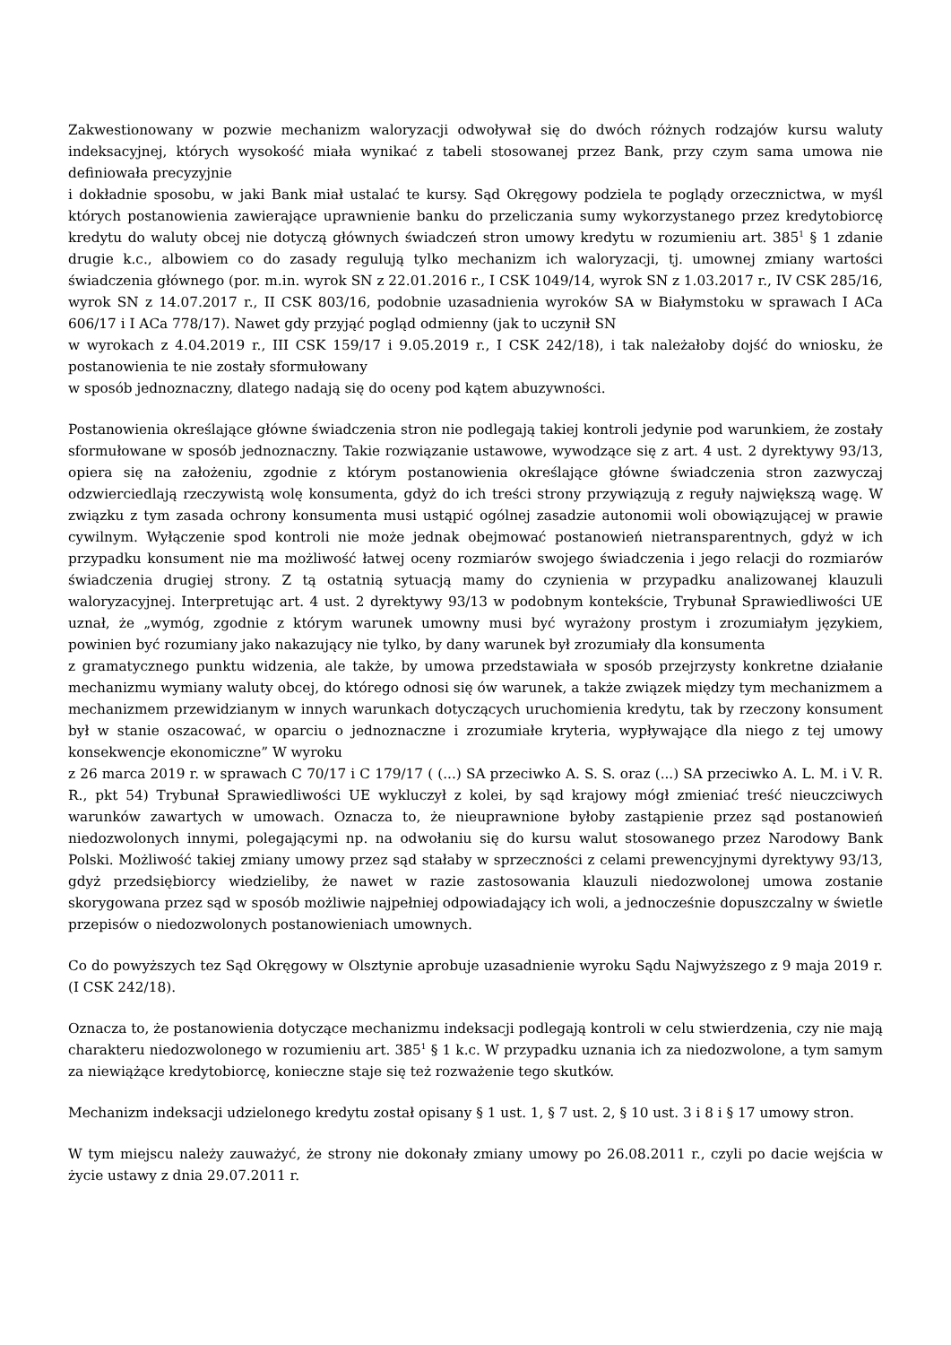Zakwestionowany w pozwie mechanizm waloryzacji odwoływał się do dwóch różnych rodzajów kursu waluty indeksacyjnej, których wysokość miała wynikać z tabeli stosowanej przez Bank, przy czym sama umowa nie definiowała precyzyjnie
i dokładnie sposobu, w jaki Bank miał ustalać te kursy. Sąd Okręgowy podziela te poglądy orzecznictwa, w myśl których postanowienia zawierające uprawnienie banku do przeliczania sumy wykorzystanego przez kredytobiorcę kredytu do waluty obcej nie dotyczą głównych świadczeń stron umowy kredytu w rozumieniu art. 385<sup>1</sup> § 1 zdanie drugie k.c., albowiem co do zasady regulują tylko mechanizm ich waloryzacji, tj. umownej zmiany wartości świadczenia głównego (por. m.in. wyrok SN z 22.01.2016 r., I CSK 1049/14, wyrok SN z 1.03.2017 r., IV CSK 285/16, wyrok SN z 14.07.2017 r., II CSK 803/16, podobnie uzasadnienia wyroków SA w Białymstoku w sprawach I ACa 606/17 i I ACa 778/17). Nawet gdy przyjąć pogląd odmienny (jak to uczynił SN
w wyrokach z 4.04.2019 r., III CSK 159/17 i 9.05.2019 r., I CSK 242/18), i tak należałoby dojść do wniosku, że postanowienia te nie zostały sformułowany
w sposób jednoznaczny, dlatego nadają się do oceny pod kątem abuzywności.
Postanowienia określające główne świadczenia stron nie podlegają takiej kontroli jedynie pod warunkiem, że zostały sformułowane w sposób jednoznaczny. Takie rozwiązanie ustawowe, wywodzące się z art. 4 ust. 2 dyrektywy 93/13, opiera się na założeniu, zgodnie z którym postanowienia określające główne świadczenia stron zazwyczaj odzwierciedlają rzeczywistą wolę konsumenta, gdyż do ich treści strony przywiązują z reguły największą wagę. W związku z tym zasada ochrony konsumenta musi ustąpić ogólnej zasadzie autonomii woli obowiązującej w prawie cywilnym. Wyłączenie spod kontroli nie może jednak obejmować postanowień nietransparentnych, gdyż w ich przypadku konsument nie ma możliwość łatwej oceny rozmiarów swojego świadczenia i jego relacji do rozmiarów świadczenia drugiej strony. Z tą ostatnią sytuacją mamy do czynienia w przypadku analizowanej klauzuli waloryzacyjnej. Interpretując art. 4 ust. 2 dyrektywy 93/13 w podobnym kontekście, Trybunał Sprawiedliwości UE uznał, że „wymóg, zgodnie z którym warunek umowny musi być wyrażony prostym i zrozumiałym językiem, powinien być rozumiany jako nakazujący nie tylko, by dany warunek był zrozumiały dla konsumenta
z gramatycznego punktu widzenia, ale także, by umowa przedstawiała w sposób przejrzysty konkretne działanie mechanizmu wymiany waluty obcej, do którego odnosi się ów warunek, a także związek między tym mechanizmem a mechanizmem przewidzianym w innych warunkach dotyczących uruchomienia kredytu, tak by rzeczony konsument był w stanie oszacować, w oparciu o jednoznaczne i zrozumiałe kryteria, wypływające dla niego z tej umowy konsekwencje ekonomiczne” W wyroku
z 26 marca 2019 r. w sprawach C 70/17 i C 179/17 ( (...) SA przeciwko A. S. S. oraz (...) SA przeciwko A. L. M. i V. R. R., pkt 54) Trybunał Sprawiedliwości UE wykluczył z kolei, by sąd krajowy mógł zmieniać treść nieuczciwych warunków zawartych w umowach. Oznacza to, że nieuprawnione byłoby zastąpienie przez sąd postanowień niedozwolonych innymi, polegającymi np. na odwołaniu się do kursu walut stosowanego przez Narodowy Bank Polski. Możliwość takiej zmiany umowy przez sąd stałaby w sprzeczności z celami prewencyjnymi dyrektywy 93/13, gdyż przedsiębiorcy wiedzieliby, że nawet w razie zastosowania klauzuli niedozwolonej umowa zostanie skorygowana przez sąd w sposób możliwie najpełniej odpowiadający ich woli, a jednocześnie dopuszczalny w świetle przepisów o niedozwolonych postanowieniach umownych.
Co do powyższych tez Sąd Okręgowy w Olsztynie aprobuje uzasadnienie wyroku Sądu Najwyższego z 9 maja 2019 r. (I CSK 242/18).
Oznacza to, że postanowienia dotyczące mechanizmu indeksacji podlegają kontroli w celu stwierdzenia, czy nie mają charakteru niedozwolonego w rozumieniu art. 385<sup>1</sup> § 1 k.c. W przypadku uznania ich za niedozwolone, a tym samym za niewiążące kredytobiorcę, konieczne staje się też rozważenie tego skutków.
Mechanizm indeksacji udzielonego kredytu został opisany § 1 ust. 1, § 7 ust. 2, § 10 ust. 3 i 8 i § 17 umowy stron.
W tym miejscu należy zauważyć, że strony nie dokonały zmiany umowy po 26.08.2011 r., czyli po dacie wejścia w życie ustawy z dnia 29.07.2011 r.